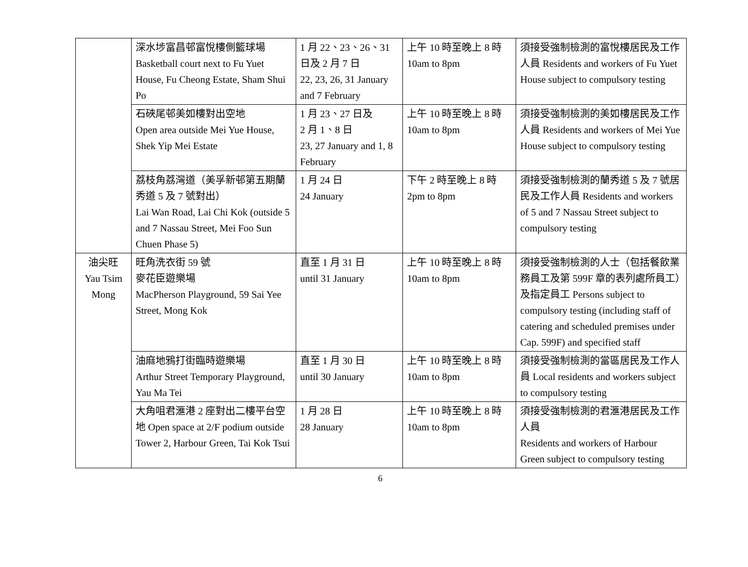| | 深水埗富昌邨富悅樓側籃球場 Basketball court next to Fu Yuet House, Fu Cheong Estate, Sham Shui Po | 1 月 22、23、26、31 日及 2 月 7 日 22, 23, 26, 31 January and 7 February | 上午 10 時至晚上 8 時 10am to 8pm | 須接受強制檢測的富悅樓居民及工作人員 Residents and workers of Fu Yuet House subject to compulsory testing |
| | 石硤尾邨美如樓對出空地 Open area outside Mei Yue House, Shek Yip Mei Estate | 1 月 23、27 日及 2 月 1、8 日 23, 27 January and 1, 8 February | 上午 10 時至晚上 8 時 10am to 8pm | 須接受強制檢測的美如樓居民及工作人員 Residents and workers of Mei Yue House subject to compulsory testing |
| | 荔枝角荔灣道（美孚新邨第五期蘭秀道 5 及 7 號對出） Lai Wan Road, Lai Chi Kok (outside 5 and 7 Nassau Street, Mei Foo Sun Chuen Phase 5) | 1 月 24 日 24 January | 下午 2 時至晚上 8 時 2pm to 8pm | 須接受強制檢測的蘭秀道 5 及 7 號居民及工作人員 Residents and workers of 5 and 7 Nassau Street subject to compulsory testing |
| 油尖旺 Yau Tsim Mong | 旺角洗衣街 59 號 麥花臣遊樂場 MacPherson Playground, 59 Sai Yee Street, Mong Kok | 直至 1 月 31 日 until 31 January | 上午 10 時至晚上 8 時 10am to 8pm | 須接受強制檢測的人士（包括餐飲業務員工及第 599F 章的表列處所員工）及指定員工 Persons subject to compulsory testing (including staff of catering and scheduled premises under Cap. 599F) and specified staff |
| | 油麻地鴉打街臨時遊樂場 Arthur Street Temporary Playground, Yau Ma Tei | 直至 1 月 30 日 until 30 January | 上午 10 時至晚上 8 時 10am to 8pm | 須接受強制檢測的當區居民及工作人員 Local residents and workers subject to compulsory testing |
| | 大角咀君滙港 2 座對出二樓平台空地 Open space at 2/F podium outside Tower 2, Harbour Green, Tai Kok Tsui | 1 月 28 日 28 January | 上午 10 時至晚上 8 時 10am to 8pm | 須接受強制檢測的君滙港居民及工作人員 Residents and workers of Harbour Green subject to compulsory testing |
6